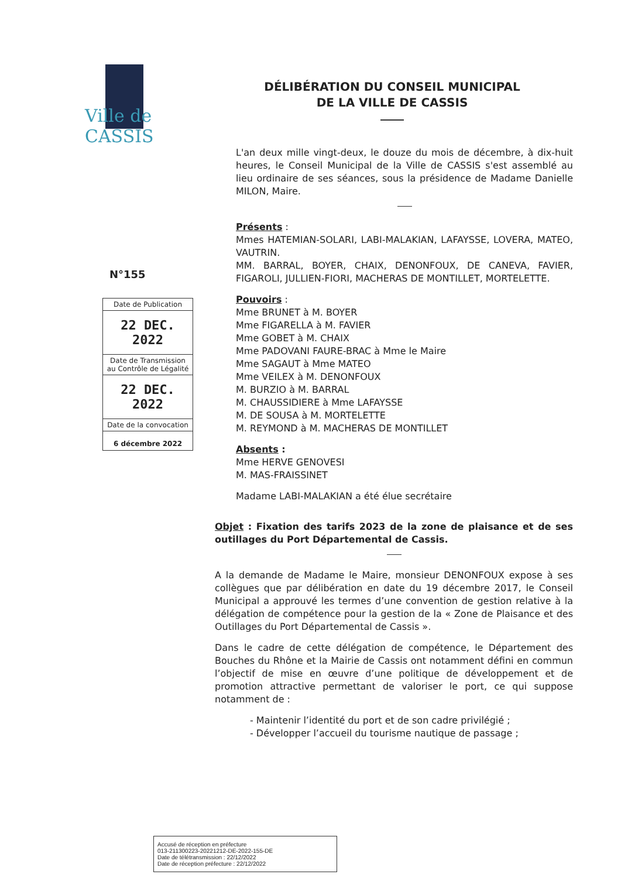Ville de CASSIS
DÉLIBÉRATION DU CONSEIL MUNICIPAL
DE LA VILLE DE CASSIS
L'an deux mille vingt-deux, le douze du mois de décembre, à dix-huit heures, le Conseil Municipal de la Ville de CASSIS s'est assemblé au lieu ordinaire de ses séances, sous la présidence de Madame Danielle MILON, Maire.
Présents :
Mmes HATEMIAN-SOLARI, LABI-MALAKIAN, LAFAYSSE, LOVERA, MATEO, VAUTRIN.
MM. BARRAL, BOYER, CHAIX, DENONFOUX, DE CANEVA, FAVIER, FIGAROLI, JULLIEN-FIORI, MACHERAS DE MONTILLET, MORTELETTE.
Pouvoirs :
Mme BRUNET à M. BOYER
Mme FIGARELLA à M. FAVIER
Mme GOBET à M. CHAIX
Mme PADOVANI FAURE-BRAC à Mme le Maire
Mme SAGAUT à Mme MATEO
Mme VEILEX à M. DENONFOUX
M. BURZIO à M. BARRAL
M. CHAUSSIDIERE à Mme LAFAYSSE
M. DE SOUSA à M. MORTELETTE
M. REYMOND à M. MACHERAS DE MONTILLET
Absents :
Mme HERVE GENOVESI
M. MAS-FRAISSINET
Madame LABI-MALAKIAN a été élue secrétaire
Objet : Fixation des tarifs 2023 de la zone de plaisance et de ses outillages du Port Départemental de Cassis.
A la demande de Madame le Maire, monsieur DENONFOUX expose à ses collègues que par délibération en date du 19 décembre 2017, le Conseil Municipal a approuvé les termes d’une convention de gestion relative à la délégation de compétence pour la gestion de la « Zone de Plaisance et des Outillages du Port Départemental de Cassis ».
Dans le cadre de cette délégation de compétence, le Département des Bouches du Rhône et la Mairie de Cassis ont notamment défini en commun l’objectif de mise en œuvre d’une politique de développement et de promotion attractive permettant de valoriser le port, ce qui suppose notamment de :
- Maintenir l’identité du port et de son cadre privilégié ;
- Développer l’accueil du tourisme nautique de passage ;
N°155
| Date de Publication |
| 22 DEC. 2022 |
| Date de Transmission au Contrôle de Légalité |
| 22 DEC. 2022 |
| Date de la convocation |
| 6 décembre 2022 |
Accusé de réception en préfecture
013-211300223-20221212-DE-2022-155-DE
Date de télétransmission : 22/12/2022
Date de réception préfecture : 22/12/2022